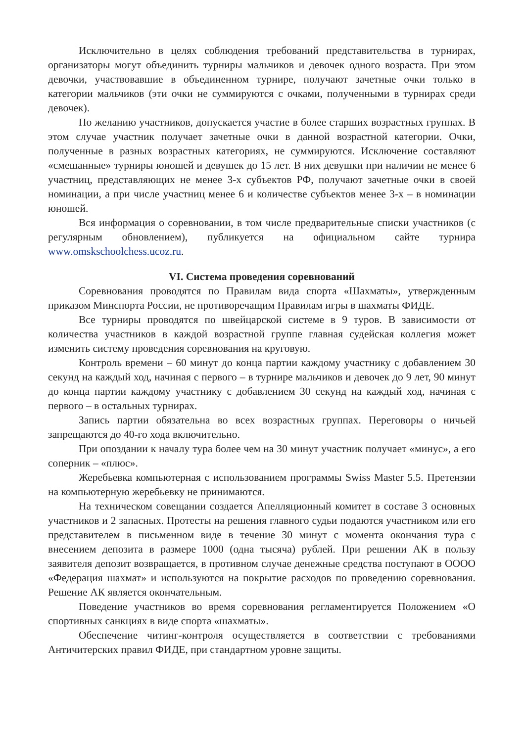Исключительно в целях соблюдения требований представительства в турнирах, организаторы могут объединить турниры мальчиков и девочек одного возраста. При этом девочки, участвовавшие в объединенном турнире, получают зачетные очки только в категории мальчиков (эти очки не суммируются с очками, полученными в турнирах среди девочек).
По желанию участников, допускается участие в более старших возрастных группах. В этом случае участник получает зачетные очки в данной возрастной категории. Очки, полученные в разных возрастных категориях, не суммируются. Исключение составляют «смешанные» турниры юношей и девушек до 15 лет. В них девушки при наличии не менее 6 участниц, представляющих не менее 3-х субъектов РФ, получают зачетные очки в своей номинации, а при числе участниц менее 6 и количестве субъектов менее 3-х – в номинации юношей.
Вся информация о соревновании, в том числе предварительные списки участников (с регулярным обновлением), публикуется на официальном сайте турнира www.omskschoolchess.ucoz.ru.
VI. Система проведения соревнований
Соревнования проводятся по Правилам вида спорта «Шахматы», утвержденным приказом Минспорта России, не противоречащим Правилам игры в шахматы ФИДЕ.
Все турниры проводятся по швейцарской системе в 9 туров. В зависимости от количества участников в каждой возрастной группе главная судейская коллегия может изменить систему проведения соревнования на круговую.
Контроль времени – 60 минут до конца партии каждому участнику с добавлением 30 секунд на каждый ход, начиная с первого – в турнире мальчиков и девочек до 9 лет, 90 минут до конца партии каждому участнику с добавлением 30 секунд на каждый ход, начиная с первого – в остальных турнирах.
Запись партии обязательна во всех возрастных группах. Переговоры о ничьей запрещаются до 40-го хода включительно.
При опоздании к началу тура более чем на 30 минут участник получает «минус», а его соперник – «плюс».
Жеребьевка компьютерная с использованием программы Swiss Master 5.5. Претензии на компьютерную жеребьевку не принимаются.
На техническом совещании создается Апелляционный комитет в составе 3 основных участников и 2 запасных. Протесты на решения главного судьи подаются участником или его представителем в письменном виде в течение 30 минут с момента окончания тура с внесением депозита в размере 1000 (одна тысяча) рублей. При решении АК в пользу заявителя депозит возвращается, в противном случае денежные средства поступают в ОООО «Федерация шахмат» и используются на покрытие расходов по проведению соревнования. Решение АК является окончательным.
Поведение участников во время соревнования регламентируется Положением «О спортивных санкциях в виде спорта «шахматы».
Обеспечение читинг-контроля осуществляется в соответствии с требованиями Античитерских правил ФИДЕ, при стандартном уровне защиты.